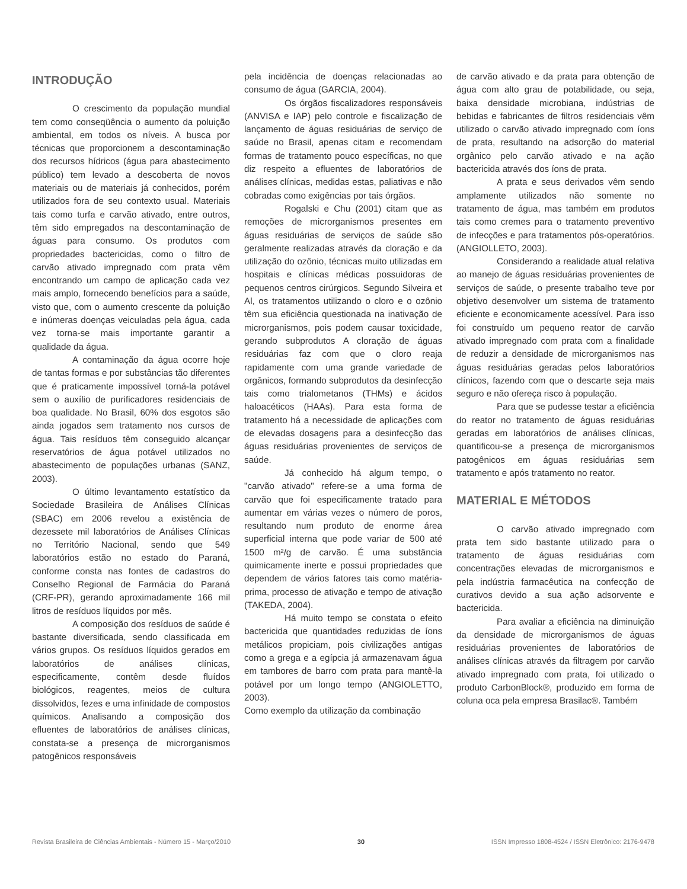INTRODUÇÃO
O crescimento da população mundial tem como conseqüência o aumento da poluição ambiental, em todos os níveis. A busca por técnicas que proporcionem a descontaminação dos recursos hídricos (água para abastecimento público) tem levado a descoberta de novos materiais ou de materiais já conhecidos, porém utilizados fora de seu contexto usual. Materiais tais como turfa e carvão ativado, entre outros, têm sido empregados na descontaminação de águas para consumo. Os produtos com propriedades bactericidas, como o filtro de carvão ativado impregnado com prata vêm encontrando um campo de aplicação cada vez mais amplo, fornecendo benefícios para a saúde, visto que, com o aumento crescente da poluição e inúmeras doenças veiculadas pela água, cada vez torna-se mais importante garantir a qualidade da água.
A contaminação da água ocorre hoje de tantas formas e por substâncias tão diferentes que é praticamente impossível torná-la potável sem o auxílio de purificadores residenciais de boa qualidade. No Brasil, 60% dos esgotos são ainda jogados sem tratamento nos cursos de água. Tais resíduos têm conseguido alcançar reservatórios de água potável utilizados no abastecimento de populações urbanas (SANZ, 2003).
O último levantamento estatístico da Sociedade Brasileira de Análises Clínicas (SBAC) em 2006 revelou a existência de dezessete mil laboratórios de Análises Clínicas no Território Nacional, sendo que 549 laboratórios estão no estado do Paraná, conforme consta nas fontes de cadastros do Conselho Regional de Farmácia do Paraná (CRF-PR), gerando aproximadamente 166 mil litros de resíduos líquidos por mês.
A composição dos resíduos de saúde é bastante diversificada, sendo classificada em vários grupos. Os resíduos líquidos gerados em laboratórios de análises clínicas, especificamente, contêm desde fluídos biológicos, reagentes, meios de cultura dissolvidos, fezes e uma infinidade de compostos químicos. Analisando a composição dos efluentes de laboratórios de análises clínicas, constata-se a presença de microrganismos patogênicos responsáveis
pela incidência de doenças relacionadas ao consumo de água (GARCIA, 2004).
Os órgãos fiscalizadores responsáveis (ANVISA e IAP) pelo controle e fiscalização de lançamento de águas residuárias de serviço de saúde no Brasil, apenas citam e recomendam formas de tratamento pouco específicas, no que diz respeito a efluentes de laboratórios de análises clínicas, medidas estas, paliativas e não cobradas como exigências por tais órgãos.
Rogalski e Chu (2001) citam que as remoções de microrganismos presentes em águas residuárias de serviços de saúde são geralmente realizadas através da cloração e da utilização do ozônio, técnicas muito utilizadas em hospitais e clínicas médicas possuidoras de pequenos centros cirúrgicos. Segundo Silveira et Al, os tratamentos utilizando o cloro e o ozônio têm sua eficiência questionada na inativação de microrganismos, pois podem causar toxicidade, gerando subprodutos A cloração de águas residuárias faz com que o cloro reaja rapidamente com uma grande variedade de orgânicos, formando subprodutos da desinfecção tais como trialometanos (THMs) e ácidos haloacéticos (HAAs). Para esta forma de tratamento há a necessidade de aplicações com de elevadas dosagens para a desinfecção das águas residuárias provenientes de serviços de saúde.
Já conhecido há algum tempo, o "carvão ativado" refere-se a uma forma de carvão que foi especificamente tratado para aumentar em várias vezes o número de poros, resultando num produto de enorme área superficial interna que pode variar de 500 até 1500 m²/g de carvão. É uma substância quimicamente inerte e possui propriedades que dependem de vários fatores tais como matéria-prima, processo de ativação e tempo de ativação (TAKEDA, 2004).
Há muito tempo se constata o efeito bactericida que quantidades reduzidas de íons metálicos propiciam, pois civilizações antigas como a grega e a egípcia já armazenavam água em tambores de barro com prata para mantê-la potável por um longo tempo (ANGIOLETTO, 2003).
Como exemplo da utilização da combinação
de carvão ativado e da prata para obtenção de água com alto grau de potabilidade, ou seja, baixa densidade microbiana, indústrias de bebidas e fabricantes de filtros residenciais vêm utilizado o carvão ativado impregnado com íons de prata, resultando na adsorção do material orgânico pelo carvão ativado e na ação bactericida através dos íons de prata.
A prata e seus derivados vêm sendo amplamente utilizados não somente no tratamento de água, mas também em produtos tais como cremes para o tratamento preventivo de infecções e para tratamentos pós-operatórios. (ANGIOLLETO, 2003).
Considerando a realidade atual relativa ao manejo de águas residuárias provenientes de serviços de saúde, o presente trabalho teve por objetivo desenvolver um sistema de tratamento eficiente e economicamente acessível. Para isso foi construído um pequeno reator de carvão ativado impregnado com prata com a finalidade de reduzir a densidade de microrganismos nas águas residuárias geradas pelos laboratórios clínicos, fazendo com que o descarte seja mais seguro e não ofereça risco à população.
Para que se pudesse testar a eficiência do reator no tratamento de águas residuárias geradas em laboratórios de análises clínicas, quantificou-se a presença de microrganismos patogênicos em águas residuárias sem tratamento e após tratamento no reator.
MATERIAL E MÉTODOS
O carvão ativado impregnado com prata tem sido bastante utilizado para o tratamento de águas residuárias com concentrações elevadas de microrganismos e pela indústria farmacêutica na confecção de curativos devido a sua ação adsorvente e bactericida.
Para avaliar a eficiência na diminuição da densidade de microrganismos de águas residuárias provenientes de laboratórios de análises clínicas através da filtragem por carvão ativado impregnado com prata, foi utilizado o produto CarbonBlock®, produzido em forma de coluna oca pela empresa Brasilac®. Também
Revista Brasileira de Ciências Ambientais - Número 15 - Março/2010 30 ISSN Impresso 1808-4524 / ISSN Eletrônico: 2176-9478